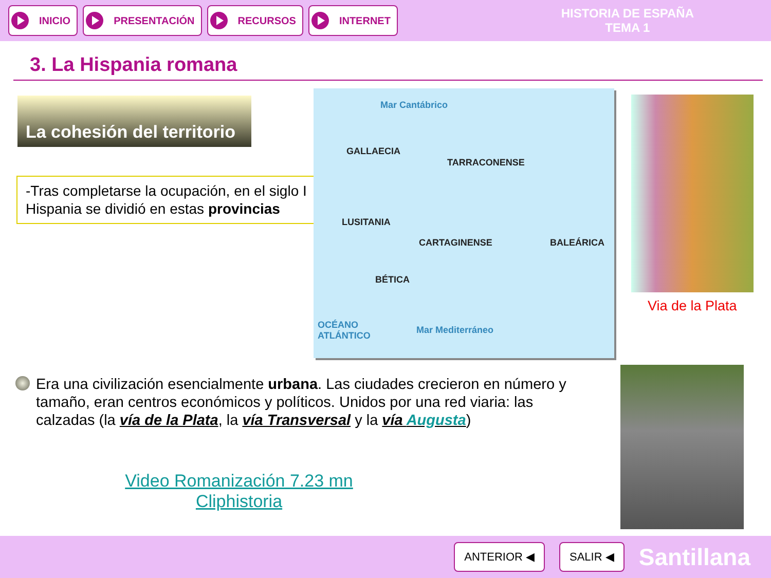INICIO PRESENTACIÓN RECURSOS INTERNET
HISTORIA DE ESPAÑA
TEMA 1
3. La Hispania romana
La cohesión del territorio
-Tras completarse la ocupación, en el siglo I Hispania se dividió en estas provincias
Mar Cantábrico
GALLAECIA
TARRACONENSE
LUSITANIA
CARTAGINENSE
BÉTICA
BALEÁRICA
OCÉANO
ATLÁNTICO
Mar Mediterráneo
Via de la Plata
Era una civilización esencialmente urbana. Las ciudades crecieron en número y tamaño, eran centros económicos y políticos. Unidos por una red viaria: las calzadas (la vía de la Plata, la vía Transversal y la vía Augusta)
Video Romanización 7.23 mn
Cliphistoria
ANTERIOR ◀ SALIR ◀
Santillana